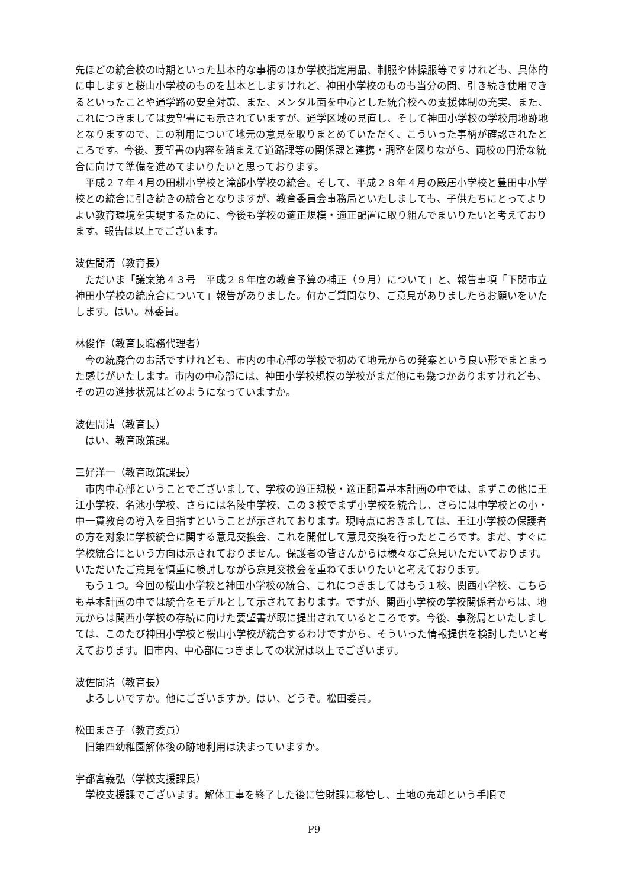先ほどの統合校の時期といった基本的な事柄のほか学校指定用品、制服や体操服等ですけれども、具体的に申しますと桜山小学校のものを基本としますけれど、神田小学校のものも当分の間、引き続き使用できるといったことや通学路の安全対策、また、メンタル面を中心とした統合校への支援体制の充実、また、これにつきましては要望書にも示されていますが、通学区域の見直し、そして神田小学校の学校用地跡地となりますので、この利用について地元の意見を取りまとめていただく、こういった事柄が確認されたところです。今後、要望書の内容を踏まえて道路課等の関係課と連携・調整を図りながら、両校の円滑な統合に向けて準備を進めてまいりたいと思っております。
平成２７年４月の田耕小学校と滝部小学校の統合。そして、平成２８年４月の殿居小学校と豊田中小学校との統合に引き続きの統合となりますが、教育委員会事務局といたしましても、子供たちにとってよりよい教育環境を実現するために、今後も学校の適正規模・適正配置に取り組んでまいりたいと考えております。報告は以上でございます。
波佐間清（教育長）
ただいま「議案第４３号　平成２８年度の教育予算の補正（９月）について」と、報告事項「下関市立神田小学校の統廃合について」報告がありました。何かご質問なり、ご意見がありましたらお願いをいたします。はい。林委員。
林俊作（教育長職務代理者）
今の統廃合のお話ですけれども、市内の中心部の学校で初めて地元からの発案という良い形でまとまった感じがいたします。市内の中心部には、神田小学校規模の学校がまだ他にも幾つかありますけれども、その辺の進捗状況はどのようになっていますか。
波佐間清（教育長）
はい、教育政策課。
三好洋一（教育政策課長）
市内中心部ということでございまして、学校の適正規模・適正配置基本計画の中では、まずこの他に王江小学校、名池小学校、さらには名陵中学校、この３校でまず小学校を統合し、さらには中学校との小・中一貫教育の導入を目指すということが示されております。現時点におきましては、王江小学校の保護者の方を対象に学校統合に関する意見交換会、これを開催して意見交換を行ったところです。まだ、すぐに学校統合にという方向は示されておりません。保護者の皆さんからは様々なご意見いただいております。いただいたご意見を慎重に検討しながら意見交換会を重ねてまいりたいと考えております。
もう１つ。今回の桜山小学校と神田小学校の統合、これにつきましてはもう１校、関西小学校、こちらも基本計画の中では統合をモデルとして示されております。ですが、関西小学校の学校関係者からは、地元からは関西小学校の存続に向けた要望書が既に提出されているところです。今後、事務局といたしましては、このたび神田小学校と桜山小学校が統合するわけですから、そういった情報提供を検討したいと考えております。旧市内、中心部につきましての状況は以上でございます。
波佐間清（教育長）
よろしいですか。他にございますか。はい、どうぞ。松田委員。
松田まさ子（教育委員）
旧第四幼稚園解体後の跡地利用は決まっていますか。
宇都宮義弘（学校支援課長）
学校支援課でございます。解体工事を終了した後に管財課に移管し、土地の売却という手順で
P9